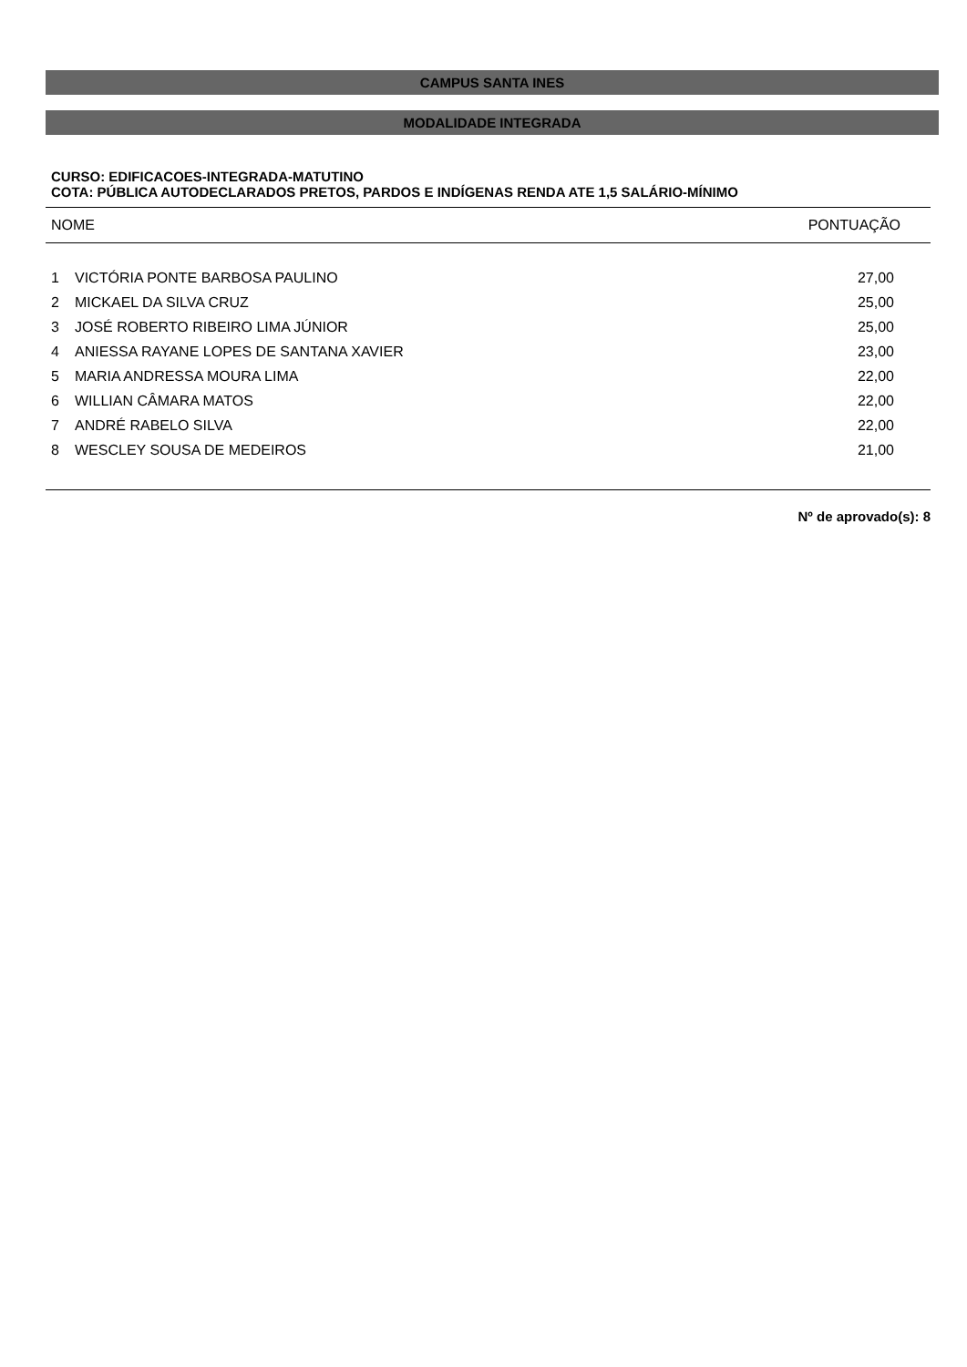CAMPUS SANTA INES
MODALIDADE INTEGRADA
CURSO: EDIFICACOES-INTEGRADA-MATUTINO
COTA: PÚBLICA AUTODECLARADOS PRETOS, PARDOS E INDÍGENAS RENDA ATE 1,5 SALÁRIO-MÍNIMO
| NOME | | PONTUAÇÃO |
| --- | --- | --- |
| 1 | VICTÓRIA PONTE BARBOSA PAULINO | 27,00 |
| 2 | MICKAEL DA SILVA CRUZ | 25,00 |
| 3 | JOSÉ ROBERTO RIBEIRO LIMA JÚNIOR | 25,00 |
| 4 | ANIESSA RAYANE LOPES DE SANTANA XAVIER | 23,00 |
| 5 | MARIA ANDRESSA MOURA LIMA | 22,00 |
| 6 | WILLIAN CÂMARA MATOS | 22,00 |
| 7 | ANDRÉ RABELO SILVA | 22,00 |
| 8 | WESCLEY SOUSA DE MEDEIROS | 21,00 |
Nº de aprovado(s): 8